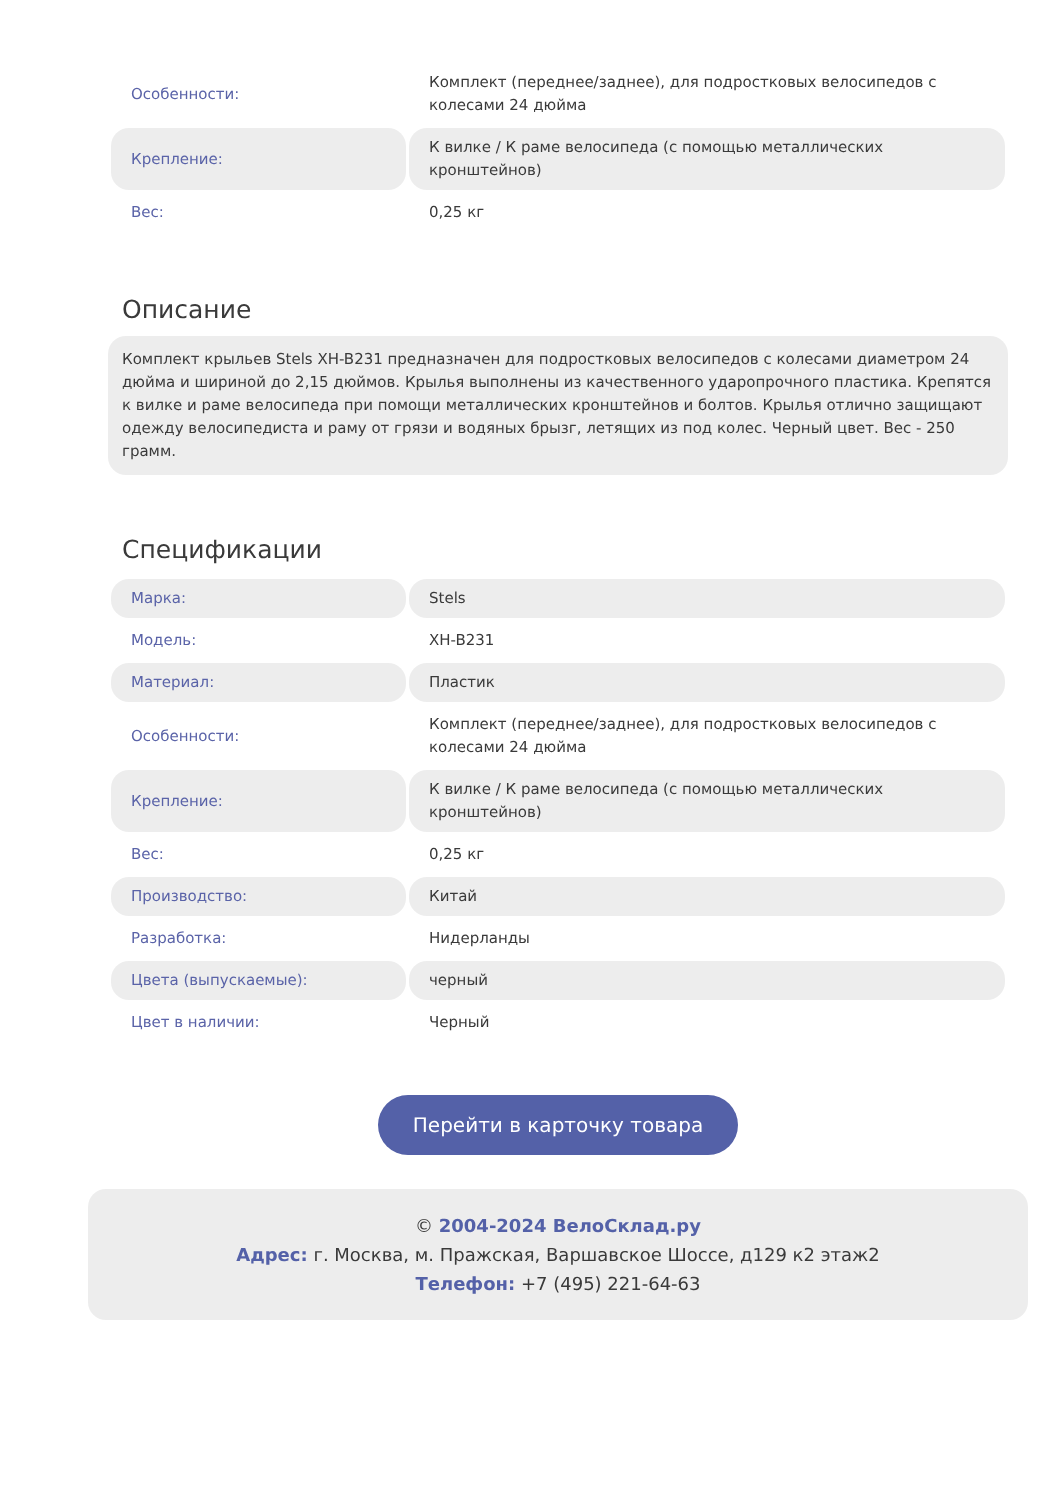| Особенности: | Комплект (переднее/заднее), для подростковых велосипедов с колесами 24 дюйма |
| Крепление: | К вилке / К раме велосипеда (с помощью металлических кронштейнов) |
| Вес: | 0,25 кг |
Описание
Комплект крыльев Stels XH-B231 предназначен для подростковых велосипедов с колесами диаметром 24 дюйма и шириной до 2,15 дюймов. Крылья выполнены из качественного ударопрочного пластика. Крепятся к вилке и раме велосипеда при помощи металлических кронштейнов и болтов. Крылья отлично защищают одежду велосипедиста и раму от грязи и водяных брызг, летящих из под колес. Черный цвет. Вес - 250 грамм.
Спецификации
| Марка: | Stels |
| Модель: | XH-B231 |
| Материал: | Пластик |
| Особенности: | Комплект (переднее/заднее), для подростковых велосипедов с колесами 24 дюйма |
| Крепление: | К вилке / К раме велосипеда (с помощью металлических кронштейнов) |
| Вес: | 0,25 кг |
| Производство: | Китай |
| Разработка: | Нидерланды |
| Цвета (выпускаемые): | черный |
| Цвет в наличии: | Черный |
Перейти в карточку товара
© 2004-2024 ВелоСклад.ру
Адрес: г. Москва, м. Пражская, Варшавское Шоссе, д129 к2 этаж2
Телефон: +7 (495) 221-64-63